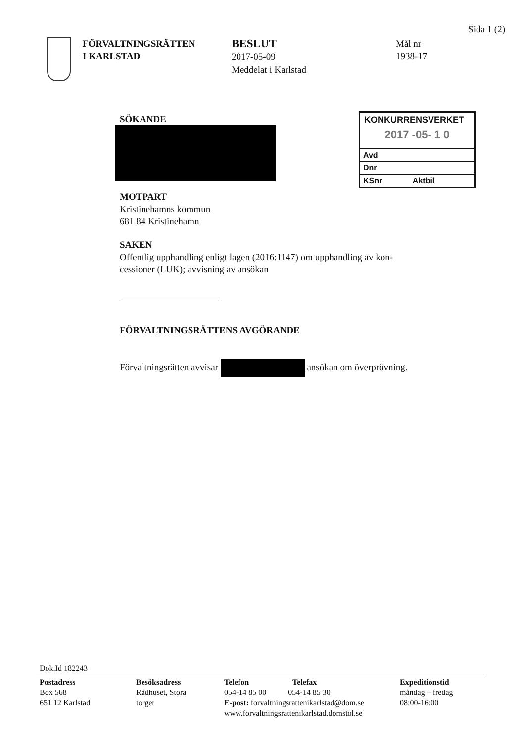Sida 1 (2)
FÖRVALTNINGSRÄTTEN
I KARLSTAD
BESLUT
2017-05-09
Meddelat i Karlstad
Mål nr
1938-17
KONKURRENSVERKET
2017 -05- 1 0
Avd
Dnr
KSnr Aktbil
SÖKANDE
MOTPART
Kristinehamns kommun
681 84 Kristinehamn
SAKEN
Offentlig upphandling enligt lagen (2016:1147) om upphandling av kon-
cessioner (LUK); avvisning av ansökan
FÖRVALTNINGSRÄTTENS AVGÖRANDE
Förvaltningsrätten avvisar ansökan om överprövning.
Dok.Id 182243
Postadress
Box 568
651 12 Karlstad
Besöksadress
Rådhuset, Stora
torget
Telefon Telefax
054-14 85 00 054-14 85 30
E-post: forvaltningsrattenikarlstad@dom.se
www.forvaltningsrattenikarlstad.domstol.se
Expeditionstid
måndag – fredag
08:00-16:00